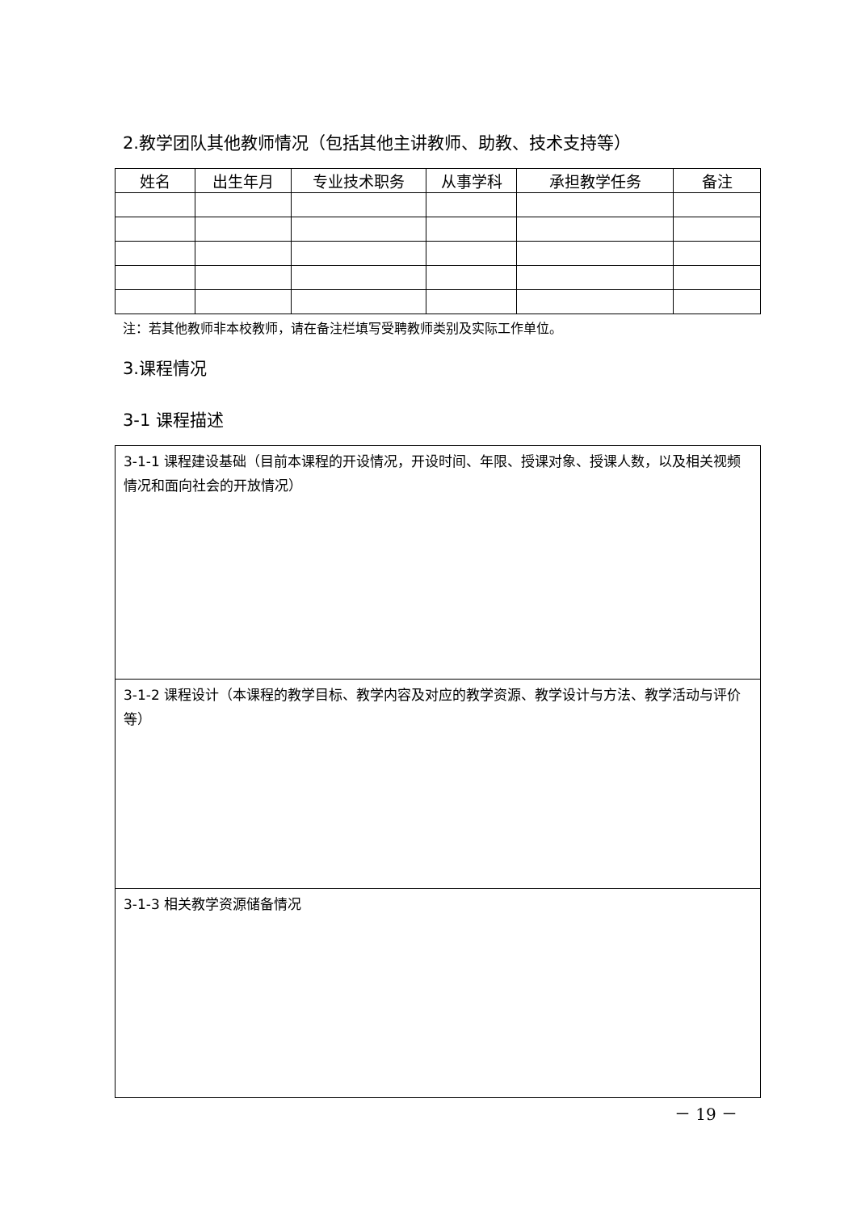2.教学团队其他教师情况（包括其他主讲教师、助教、技术支持等）
| 姓名 | 出生年月 | 专业技术职务 | 从事学科 | 承担教学任务 | 备注 |
| --- | --- | --- | --- | --- | --- |
注：若其他教师非本校教师，请在备注栏填写受聘教师类别及实际工作单位。
3.课程情况
3-1 课程描述
3-1-1 课程建设基础（目前本课程的开设情况，开设时间、年限、授课对象、授课人数，以及相关视频情况和面向社会的开放情况）
3-1-2 课程设计（本课程的教学目标、教学内容及对应的教学资源、教学设计与方法、教学活动与评价等）
3-1-3 相关教学资源储备情况
－ 19 －